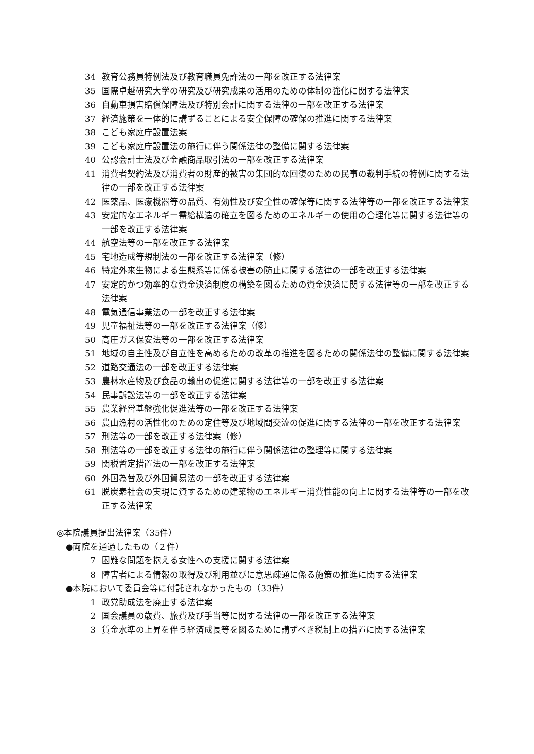34 教育公務員特例法及び教育職員免許法の一部を改正する法律案
35 国際卓越研究大学の研究及び研究成果の活用のための体制の強化に関する法律案
36 自動車損害賠償保障法及び特別会計に関する法律の一部を改正する法律案
37 経済施策を一体的に講ずることによる安全保障の確保の推進に関する法律案
38 こども家庭庁設置法案
39 こども家庭庁設置法の施行に伴う関係法律の整備に関する法律案
40 公認会計士法及び金融商品取引法の一部を改正する法律案
41 消費者契約法及び消費者の財産的被害の集団的な回復のための民事の裁判手続の特例に関する法律の一部を改正する法律案
42 医薬品、医療機器等の品質、有効性及び安全性の確保等に関する法律等の一部を改正する法律案
43 安定的なエネルギー需給構造の確立を図るためのエネルギーの使用の合理化等に関する法律等の一部を改正する法律案
44 航空法等の一部を改正する法律案
45 宅地造成等規制法の一部を改正する法律案（修）
46 特定外来生物による生態系等に係る被害の防止に関する法律の一部を改正する法律案
47 安定的かつ効率的な資金決済制度の構築を図るための資金決済に関する法律等の一部を改正する法律案
48 電気通信事業法の一部を改正する法律案
49 児童福祉法等の一部を改正する法律案（修）
50 高圧ガス保安法等の一部を改正する法律案
51 地域の自主性及び自立性を高めるための改革の推進を図るための関係法律の整備に関する法律案
52 道路交通法の一部を改正する法律案
53 農林水産物及び食品の輸出の促進に関する法律等の一部を改正する法律案
54 民事訴訟法等の一部を改正する法律案
55 農業経営基盤強化促進法等の一部を改正する法律案
56 農山漁村の活性化のための定住等及び地域間交流の促進に関する法律の一部を改正する法律案
57 刑法等の一部を改正する法律案（修）
58 刑法等の一部を改正する法律の施行に伴う関係法律の整理等に関する法律案
59 関税暫定措置法の一部を改正する法律案
60 外国為替及び外国貿易法の一部を改正する法律案
61 脱炭素社会の実現に資するための建築物のエネルギー消費性能の向上に関する法律等の一部を改正する法律案
◎本院議員提出法律案（35件）
●両院を通過したもの（２件）
7 困難な問題を抱える女性への支援に関する法律案
8 障害者による情報の取得及び利用並びに意思疎通に係る施策の推進に関する法律案
●本院において委員会等に付託されなかったもの（33件）
1 政党助成法を廃止する法律案
2 国会議員の歳費、旅費及び手当等に関する法律の一部を改正する法律案
3 賃金水準の上昇を伴う経済成長等を図るために講ずべき税制上の措置に関する法律案